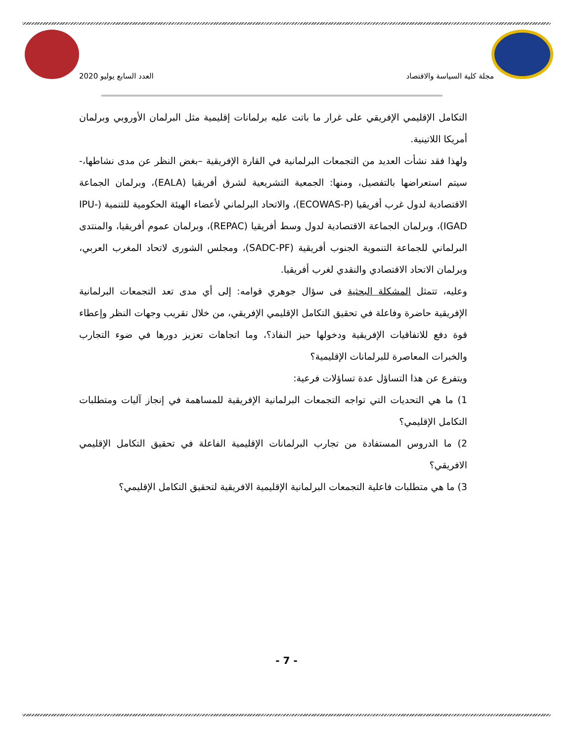مجلة كلية السياسة والاقتصاد العدد السابع يوليو 2020
التكامل الإقليمي الإفريقي على غرار ما باتت عليه برلمانات إقليمية مثل البرلمان الأوروبي وبرلمان أمريكا اللاتينية.
ولهذا فقد نشأت العديد من التجمعات البرلمانية في القارة الإفريقية –بغض النظر عن مدى نشاطها،- سيتم استعراضها بالتفصيل، ومنها: الجمعية التشريعية لشرق أفريقيا (EALA)، وبرلمان الجماعة الاقتصادية لدول غرب أفريقيا (ECOWAS-P)، والاتحاد البرلماني لأعضاء الهيئة الحكومية للتنمية (IPU-IGAD)، وبرلمان الجماعة الاقتصادية لدول وسط أفريقيا (REPAC)، وبرلمان عموم أفريقيا، والمنتدى البرلماني للجماعة التنموية الجنوب أفريقية (SADC-PF)، ومجلس الشورى لاتحاد المغرب العربي، وبرلمان الاتحاد الاقتصادي والنقدي لغرب أفريقيا.
وعليه، تتمثل المشكلة البحثية فى سؤال جوهري قوامه: إلى أي مدى تعد التجمعات البرلمانية الإفريقية حاضرة وفاعلة في تحقيق التكامل الإقليمي الإفريقي، من خلال تقريب وجهات النظر وإعطاء قوة دفع للاتفاقيات الإفريقية ودخولها حيز النفاذ؟، وما اتجاهات تعزيز دورها في ضوء التجارب والخبرات المعاصرة للبرلمانات الإقليمية؟
ويتفرع عن هذا التساؤل عدة تساؤلات فرعية:
1) ما هي التحديات التي تواجه التجمعات البرلمانية الإفريقية للمساهمة في إنجاز آليات ومتطلبات التكامل الإقليمي؟
2) ما الدروس المستفادة من تجارب البرلمانات الإقليمية الفاعلة في تحقيق التكامل الإقليمي الافريقي؟
3) ما هي متطلبات فاعلية التجمعات البرلمانية الإقليمية الافريقية لتحقيق التكامل الإقليمي؟
- 7 -